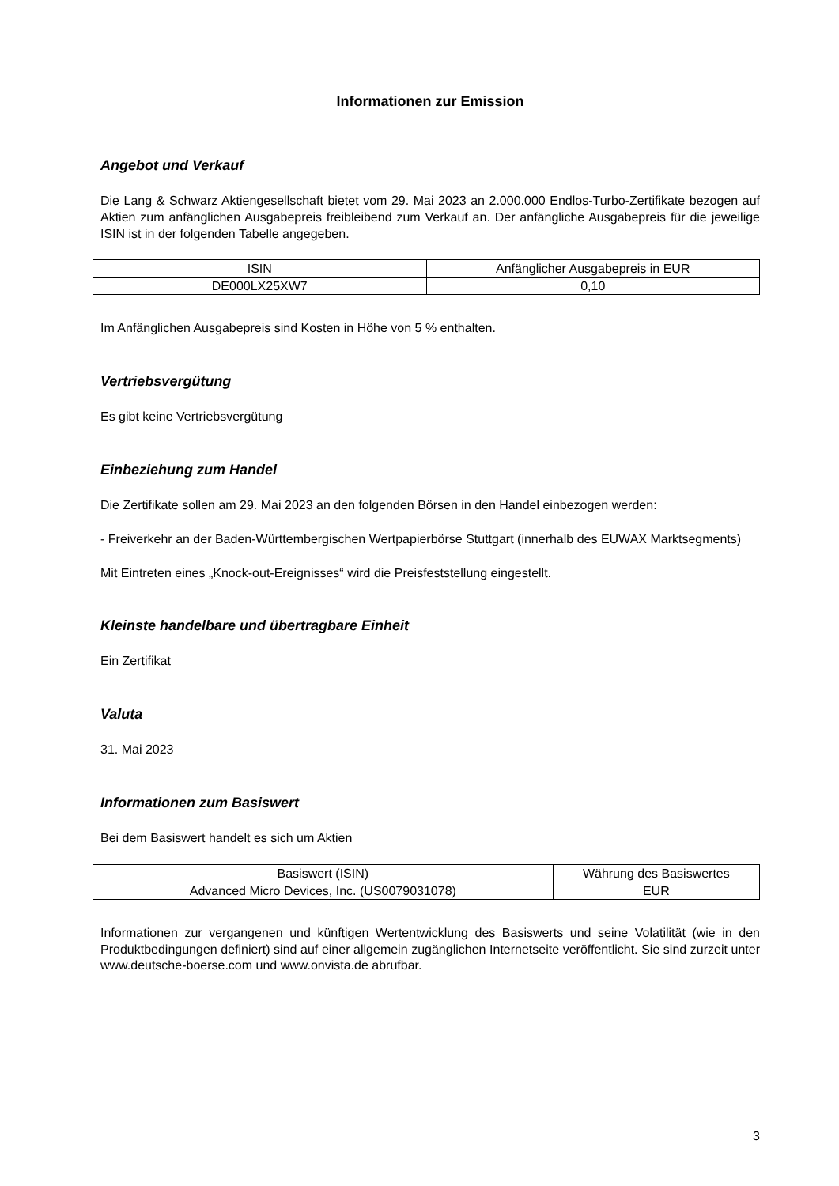Informationen zur Emission
Angebot und Verkauf
Die Lang & Schwarz Aktiengesellschaft bietet vom 29. Mai 2023 an 2.000.000 Endlos-Turbo-Zertifikate bezogen auf Aktien zum anfänglichen Ausgabepreis freibleibend zum Verkauf an. Der anfängliche Ausgabepreis für die jeweilige ISIN ist in der folgenden Tabelle angegeben.
| ISIN | Anfänglicher Ausgabepreis in EUR |
| --- | --- |
| DE000LX25XW7 | 0,10 |
Im Anfänglichen Ausgabepreis sind Kosten in Höhe von 5 % enthalten.
Vertriebsvergütung
Es gibt keine Vertriebsvergütung
Einbeziehung zum Handel
Die Zertifikate sollen am 29. Mai 2023 an den folgenden Börsen in den Handel einbezogen werden:
- Freiverkehr an der Baden-Württembergischen Wertpapierbörse Stuttgart (innerhalb des EUWAX Marktsegments)
Mit Eintreten eines „Knock-out-Ereignisses“ wird die Preisfeststellung eingestellt.
Kleinste handelbare und übertragbare Einheit
Ein Zertifikat
Valuta
31. Mai 2023
Informationen zum Basiswert
Bei dem Basiswert handelt es sich um Aktien
| Basiswert (ISIN) | Währung des Basiswertes |
| --- | --- |
| Advanced Micro Devices, Inc. (US0079031078) | EUR |
Informationen zur vergangenen und künftigen Wertentwicklung des Basiswerts und seine Volatilität (wie in den Produktbedingungen definiert) sind auf einer allgemein zugänglichen Internetseite veröffentlicht. Sie sind zurzeit unter www.deutsche-boerse.com und www.onvista.de abrufbar.
3